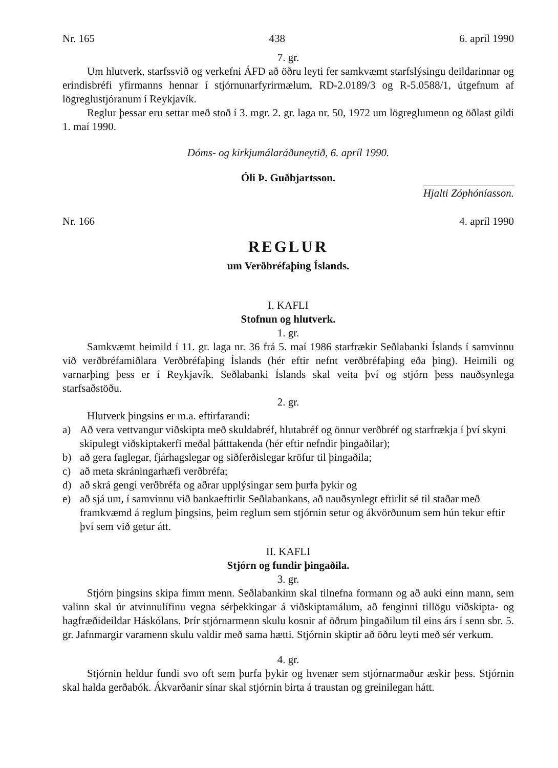Nr. 165 438 6. apríl 1990
7. gr.
Um hlutverk, starfssvið og verkefni ÁFD að öðru leyti fer samkvæmt starfslýsingu deildarinnar og erindisbréfi yfirmanns hennar í stjórnunarfyrirmælum, RD-2.0189/3 og R-5.0588/1, útgefnum af lögreglustjóranum í Reykjavík.
Reglur þessar eru settar með stoð í 3. mgr. 2. gr. laga nr. 50, 1972 um lögreglumenn og öðlast gildi 1. maí 1990.
Dóms- og kirkjumálaráðuneytið, 6. apríl 1990.
Óli Þ. Guðbjartsson.
Hjalti Zóphóníasson.
Nr. 166 4. apríl 1990
REGLUR
um Verðbréfaþing Íslands.
I. KAFLI
Stofnun og hlutverk.
1. gr.
Samkvæmt heimild í 11. gr. laga nr. 36 frá 5. maí 1986 starfrækir Seðlabanki Íslands í samvinnu við verðbréfamiðlara Verðbréfaþing Íslands (hér eftir nefnt verðbréfaþing eða þing). Heimili og varnarþing þess er í Reykjavík. Seðlabanki Íslands skal veita því og stjórn þess nauðsynlega starfsaðstöðu.
2. gr.
Hlutverk þingsins er m.a. eftirfarandi:
a) Að vera vettvangur viðskipta með skuldabréf, hlutabréf og önnur verðbréf og starfrækja í því skyni skipulegt viðskiptakerfi meðal þátttakenda (hér eftir nefndir þingaðilar);
b) að gera faglegar, fjárhagslegar og siðferðislegar kröfur til þingaðila;
c) að meta skráningarhæfi verðbréfa;
d) að skrá gengi verðbréfa og aðrar upplýsingar sem þurfa þykir og
e) að sjá um, í samvinnu við bankaeftirlit Seðlabankans, að nauðsynlegt eftirlit sé til staðar með framkvæmd á reglum þingsins, þeim reglum sem stjórnin setur og ákvörðunum sem hún tekur eftir því sem við getur átt.
II. KAFLI
Stjórn og fundir þingaðila.
3. gr.
Stjórn þingsins skipa fimm menn. Seðlabankinn skal tilnefna formann og að auki einn mann, sem valinn skal úr atvinnulífinu vegna sérþekkingar á viðskiptamálum, að fenginni tillögu viðskipta- og hagfræðideildar Háskólans. Þrír stjórnarmenn skulu kosnir af öðrum þingaðilum til eins árs í senn sbr. 5. gr. Jafnmargir varamenn skulu valdir með sama hætti. Stjórnin skiptir að öðru leyti með sér verkum.
4. gr.
Stjórnin heldur fundi svo oft sem þurfa þykir og hvenær sem stjórnarmaður æskir þess. Stjórnin skal halda gerðabók. Ákvarðanir sínar skal stjórnin birta á traustan og greinilegan hátt.